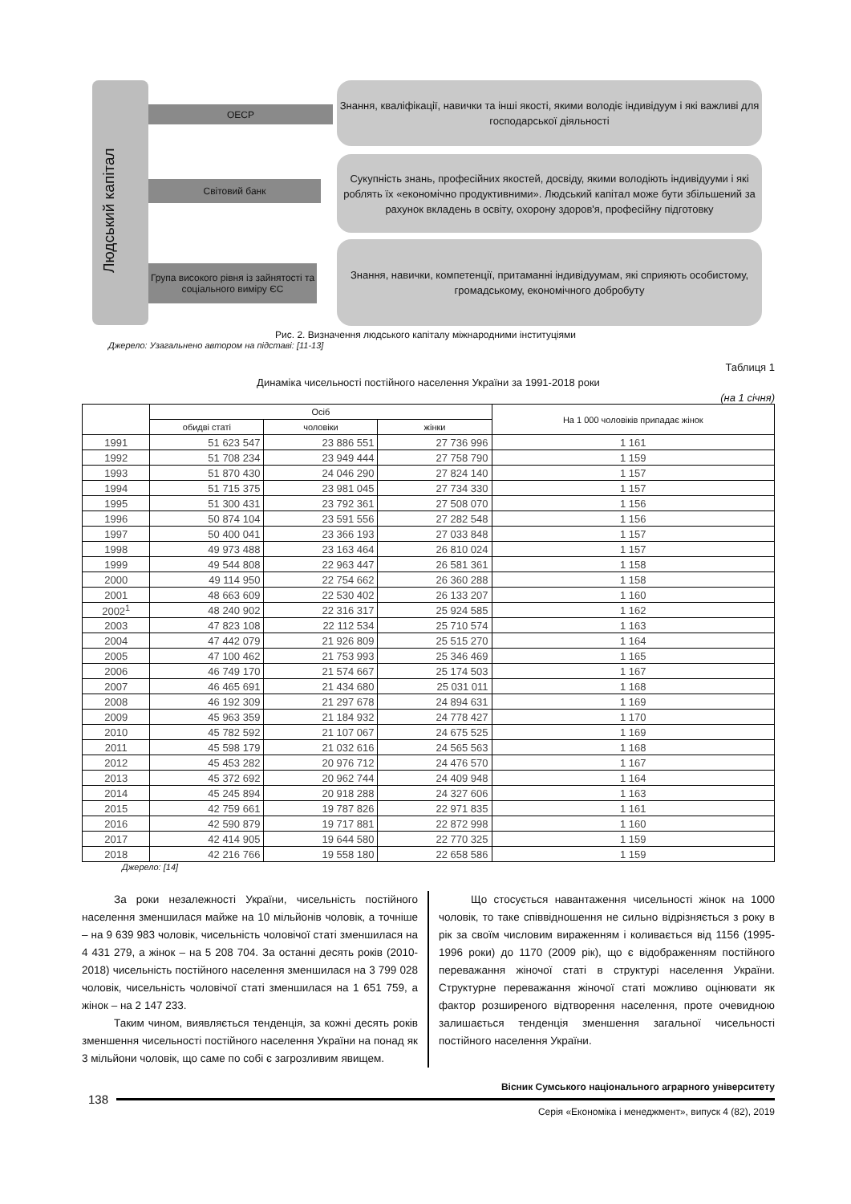Людський капітал
ОЕСР
Світовий банк
Група високого рівня із зайнятості та соціального виміру ЄС
Знання, кваліфікації, навички та інші якості, якими володіє індивідуум і які важливі для господарської діяльності
Сукупність знань, професійних якостей, досвіду, якими володіють індивідууми і які роблять їх «економічно продуктивними». Людський капітал може бути збільшений за рахунок вкладень в освіту, охорону здоров'я, професійну підготовку
Знання, навички, компетенції, притаманні індивідуумам, які сприяють особистому, громадському, економічного добробуту
Рис. 2. Визначення людського капіталу міжнародними інституціями
Джерело: Узагальнено автором на підставі: [11-13]
Таблиця 1
Динаміка чисельності постійного населення України за 1991-2018 роки
(на 1 січня)
| | Осіб | | | На 1 000 чоловіків припадає жінок |
| --- | --- | --- | --- | --- |
| | обидві статі | чоловіки | жінки | |
| 1991 | 51 623 547 | 23 886 551 | 27 736 996 | 1 161 |
| 1992 | 51 708 234 | 23 949 444 | 27 758 790 | 1 159 |
| 1993 | 51 870 430 | 24 046 290 | 27 824 140 | 1 157 |
| 1994 | 51 715 375 | 23 981 045 | 27 734 330 | 1 157 |
| 1995 | 51 300 431 | 23 792 361 | 27 508 070 | 1 156 |
| 1996 | 50 874 104 | 23 591 556 | 27 282 548 | 1 156 |
| 1997 | 50 400 041 | 23 366 193 | 27 033 848 | 1 157 |
| 1998 | 49 973 488 | 23 163 464 | 26 810 024 | 1 157 |
| 1999 | 49 544 808 | 22 963 447 | 26 581 361 | 1 158 |
| 2000 | 49 114 950 | 22 754 662 | 26 360 288 | 1 158 |
| 2001 | 48 663 609 | 22 530 402 | 26 133 207 | 1 160 |
| 2002<sup>1</sup> | 48 240 902 | 22 316 317 | 25 924 585 | 1 162 |
| 2003 | 47 823 108 | 22 112 534 | 25 710 574 | 1 163 |
| 2004 | 47 442 079 | 21 926 809 | 25 515 270 | 1 164 |
| 2005 | 47 100 462 | 21 753 993 | 25 346 469 | 1 165 |
| 2006 | 46 749 170 | 21 574 667 | 25 174 503 | 1 167 |
| 2007 | 46 465 691 | 21 434 680 | 25 031 011 | 1 168 |
| 2008 | 46 192 309 | 21 297 678 | 24 894 631 | 1 169 |
| 2009 | 45 963 359 | 21 184 932 | 24 778 427 | 1 170 |
| 2010 | 45 782 592 | 21 107 067 | 24 675 525 | 1 169 |
| 2011 | 45 598 179 | 21 032 616 | 24 565 563 | 1 168 |
| 2012 | 45 453 282 | 20 976 712 | 24 476 570 | 1 167 |
| 2013 | 45 372 692 | 20 962 744 | 24 409 948 | 1 164 |
| 2014 | 45 245 894 | 20 918 288 | 24 327 606 | 1 163 |
| 2015 | 42 759 661 | 19 787 826 | 22 971 835 | 1 161 |
| 2016 | 42 590 879 | 19 717 881 | 22 872 998 | 1 160 |
| 2017 | 42 414 905 | 19 644 580 | 22 770 325 | 1 159 |
| 2018 | 42 216 766 | 19 558 180 | 22 658 586 | 1 159 |
Джерело: [14]
За роки незалежності України, чисельність постійного населення зменшилася майже на 10 мільйонів чоловік, а точніше – на 9 639 983 чоловік, чисельність чоловічої статі зменшилася на 4 431 279, а жінок – на 5 208 704. За останні десять років (2010-2018) чисельність постійного населення зменшилася на 3 799 028 чоловік, чисельність чоловічої статі зменшилася на 1 651 759, а жінок – на 2 147 233.
Таким чином, виявляється тенденція, за кожні десять років зменшення чисельності постійного населення України на понад як 3 мільйони чоловік, що саме по собі є загрозливим явищем.
Що стосується навантаження чисельності жінок на 1000 чоловік, то таке співвідношення не сильно відрізняється з року в рік за своїм числовим вираженням і коливається від 1156 (1995-1996 роки) до 1170 (2009 рік), що є відображенням постійного переважання жіночої статі в структурі населення України. Структурне переважання жіночої статі можливо оцінювати як фактор розширеного відтворення населення, проте очевидною залишається тенденція зменшення загальної чисельності постійного населення України.
Вісник Сумського національного аграрного університету
138
Серія «Економіка і менеджмент», випуск 4 (82), 2019